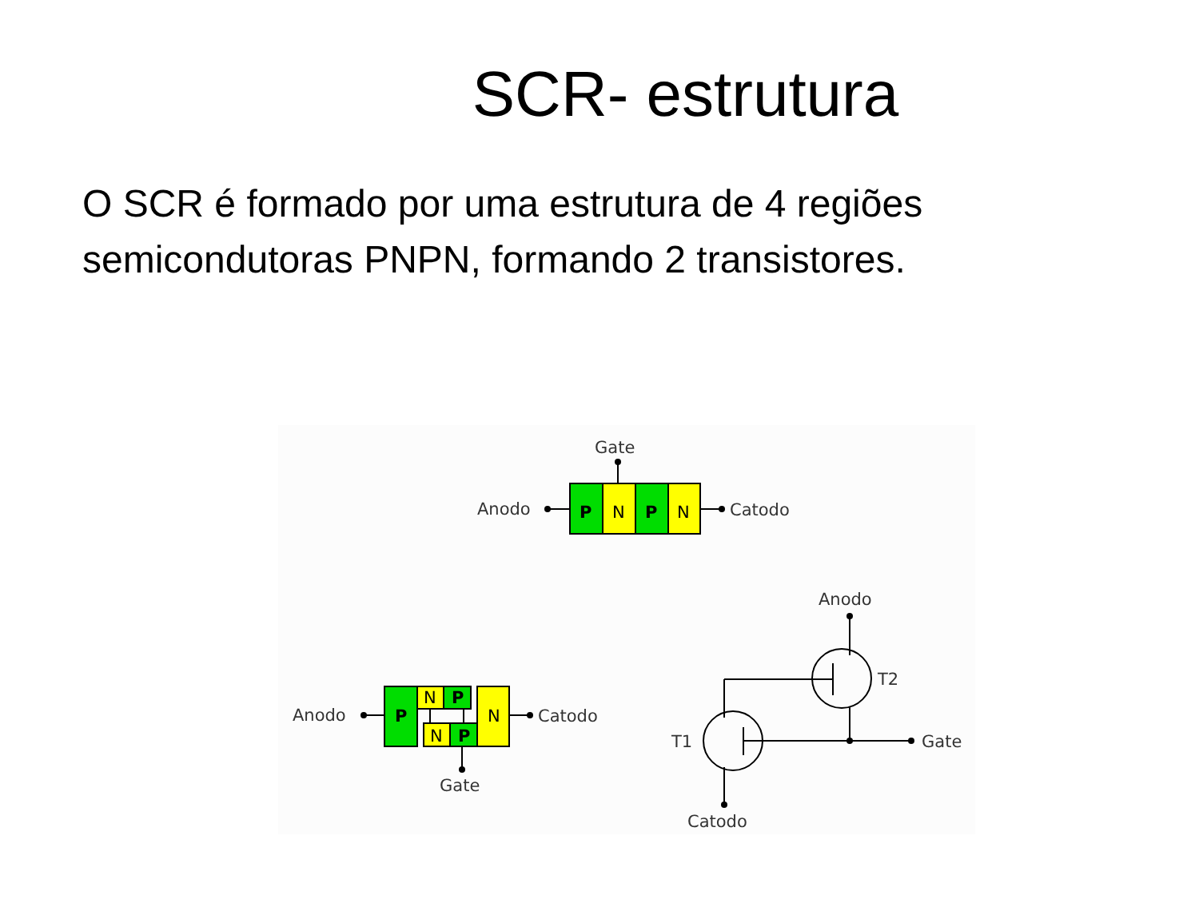SCR- estrutura
O SCR é formado por uma estrutura de 4 regiões semicondutoras PNPN, formando 2 transistores.
Gate
Anodo
Catodo
P
N
P
N
Anodo
Catodo
Gate
P
N
N
P
N
P
Anodo
T2
T1
Gate
Catodo